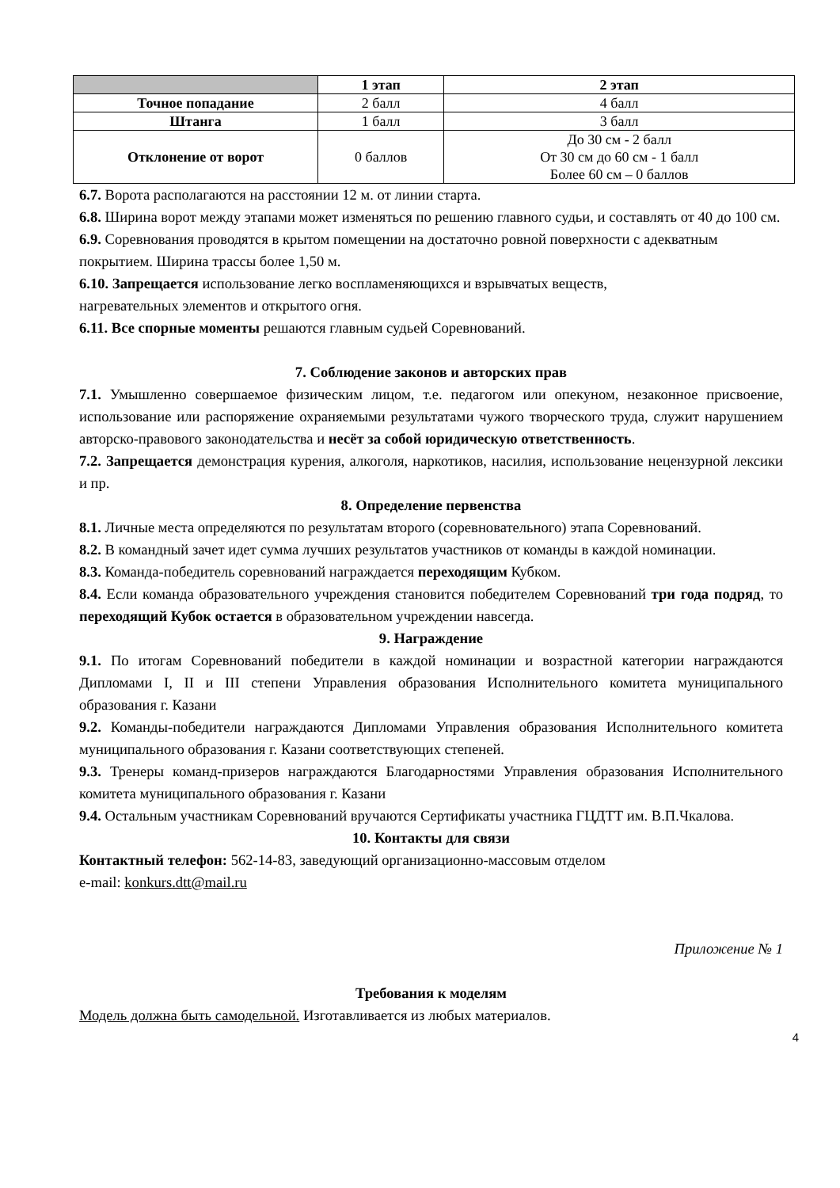| | 1 этап | 2 этап |
| --- | --- | --- |
| Точное попадание | 2 балл | 4 балл |
| Штанга | 1 балл | 3 балл |
| Отклонение от ворот | 0 баллов | До 30 см - 2 балл От 30 см до 60 см - 1 балл Более 60 см – 0 баллов |
6.7. Ворота располагаются на расстоянии 12 м. от линии старта.
6.8. Ширина ворот между этапами может изменяться по решению главного судьи, и составлять от 40 до 100 см.
6.9. Соревнования проводятся в крытом помещении на достаточно ровной поверхности с адекватным покрытием. Ширина трассы более 1,50 м.
6.10. Запрещается использование легко воспламеняющихся и взрывчатых веществ,
нагревательных элементов и открытого огня.
6.11. Все спорные моменты решаются главным судьей Соревнований.
7. Соблюдение законов и авторских прав
7.1. Умышленно совершаемое физическим лицом, т.е. педагогом или опекуном, незаконное присвоение, использование или распоряжение охраняемыми результатами чужого творческого труда, служит нарушением авторско-правового законодательства и несёт за собой юридическую ответственность.
7.2. Запрещается демонстрация курения, алкоголя, наркотиков, насилия, использование нецензурной лексики и пр.
8. Определение первенства
8.1. Личные места определяются по результатам второго (соревновательного) этапа Соревнований.
8.2. В командный зачет идет сумма лучших результатов участников от команды в каждой номинации.
8.3. Команда-победитель соревнований награждается переходящим Кубком.
8.4. Если команда образовательного учреждения становится победителем Соревнований три года подряд, то переходящий Кубок остается в образовательном учреждении навсегда.
9. Награждение
9.1. По итогам Соревнований победители в каждой номинации и возрастной категории награждаются Дипломами I, II и III степени Управления образования Исполнительного комитета муниципального образования г. Казани
9.2. Команды-победители награждаются Дипломами Управления образования Исполнительного комитета муниципального образования г. Казани соответствующих степеней.
9.3. Тренеры команд-призеров награждаются Благодарностями Управления образования Исполнительного комитета муниципального образования г. Казани
9.4. Остальным участникам Соревнований вручаются Сертификаты участника ГЦДТТ им. В.П.Чкалова.
10. Контакты для связи
Контактный телефон: 562-14-83, заведующий организационно-массовым отделом
e-mail: konkurs.dtt@mail.ru
Приложение № 1
Требования к моделям
Модель должна быть самодельной. Изготавливается из любых материалов.
4